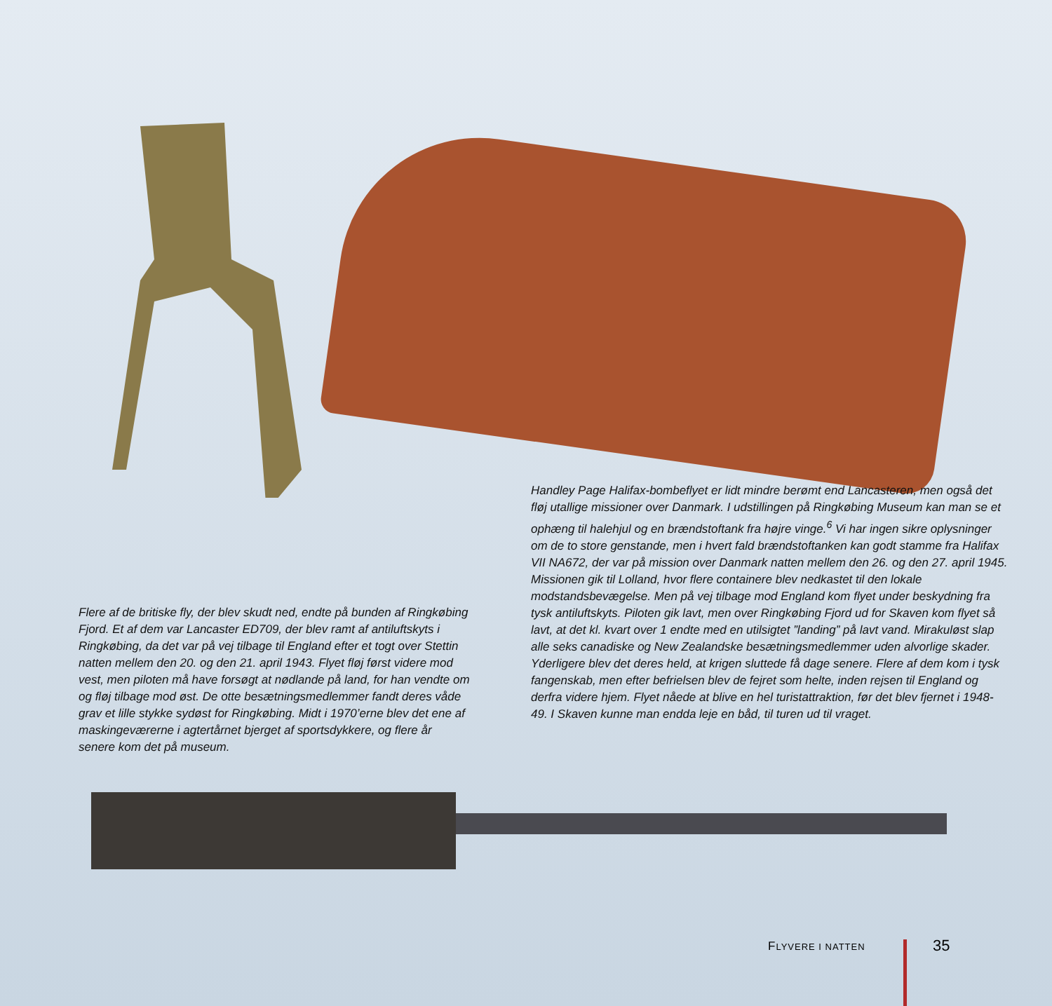Handley Page Halifax-bombeflyet er lidt mindre berømt end Lancasteren, men også det fløj utallige missioner over Danmark. I udstillingen på Ringkøbing Museum kan man se et ophæng til halehjul og en brændstof­tank fra højre vinge.<sup>6</sup> Vi har ingen sikre oplysninger om de to store gen­stande, men i hvert fald brændstoftanken kan godt stamme fra Halifax VII NA672, der var på mission over Danmark natten mellem den 26. og den 27. april 1945. Missionen gik til Lolland, hvor flere containere blev nedkastet til den lokale modstandsbevægelse. Men på vej tilbage mod England kom flyet under beskydning fra tysk antiluftskyts. Piloten gik lavt, men over Ringkøbing Fjord ud for Skaven kom flyet så lavt, at det kl. kvart over 1 endte med en utilsigtet ”landing” på lavt vand. Mirakuløst slap alle seks cana­diske og New Zealandske besætningsmedlemmer uden alvorlige skader. Yderligere blev det deres held, at krigen sluttede få dage senere. Flere af dem kom i tysk fangenskab, men efter befrielsen blev de fejret som helte, inden rejsen til England og derfra videre hjem. Flyet nåede at blive en hel turistat­traktion, før det blev fjernet i 1948-49. I Skaven kunne man endda leje en båd, til turen ud til vraget.
Flere af de britiske fly, der blev skudt ned, endte på bunden af Ringkøbing Fjord. Et af dem var Lancaster ED709, der blev ramt af antiluftskyts i Ringkøbing, da det var på vej tilbage til England efter et togt over Stettin natten mellem den 20. og den 21. april 1943. Flyet fløj først videre mod vest, men piloten må have forsøgt at nødlande på land, for han vendte om og fløj tilbage mod øst. De otte besætningsmedlemmer fandt deres våde grav et lille stykke sydøst for Ringkøbing. Midt i 1970’erne blev det ene af maskingeværerne i agtertårnet bjerget af sportsdykkere, og flere år senere kom det på museum.
FLYVERE I NATTEN 35